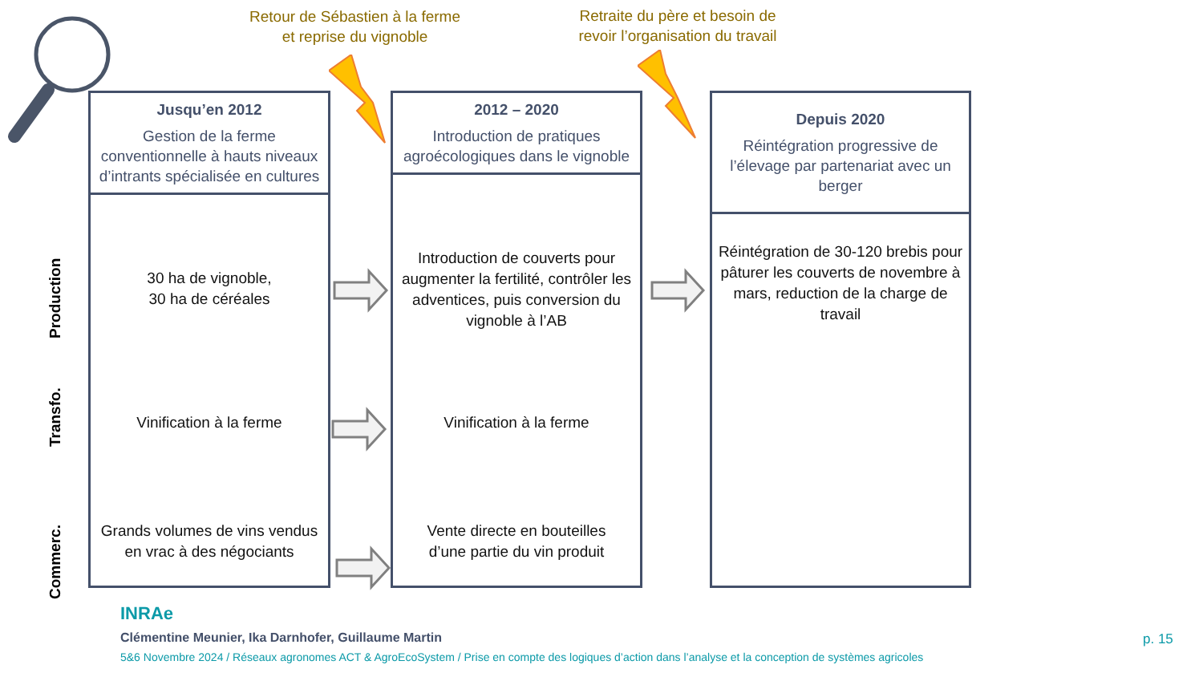Retour de Sébastien à la ferme
et reprise du vignoble
Retraite du père et besoin de
revoir l’organisation du travail
Production
Transfo.
Commerc.
Jusqu’en 2012
Gestion de la ferme conventionnelle à hauts niveaux d’intrants spécialisée en cultures
30 ha de vignoble,
30 ha de céréales
Vinification à la ferme
Grands volumes de vins vendus en vrac à des négociants
2012 – 2020
Introduction de pratiques agroécologiques dans le vignoble
Introduction de couverts pour augmenter la fertilité, contrôler les adventices, puis conversion du vignoble à l’AB
Vinification à la ferme
Vente directe en bouteilles
d’une partie du vin produit
Depuis 2020
Réintégration progressive de l’élevage par partenariat avec un berger
Réintégration de 30-120 brebis pour pâturer les couverts de novembre à mars, reduction de la charge de travail
INRAe
Clémentine Meunier, Ika Darnhofer, Guillaume Martin
5&6 Novembre 2024 / Réseaux agronomes ACT & AgroEcoSystem / Prise en compte des logiques d’action dans l’analyse et la conception de systèmes agricoles
p. 15